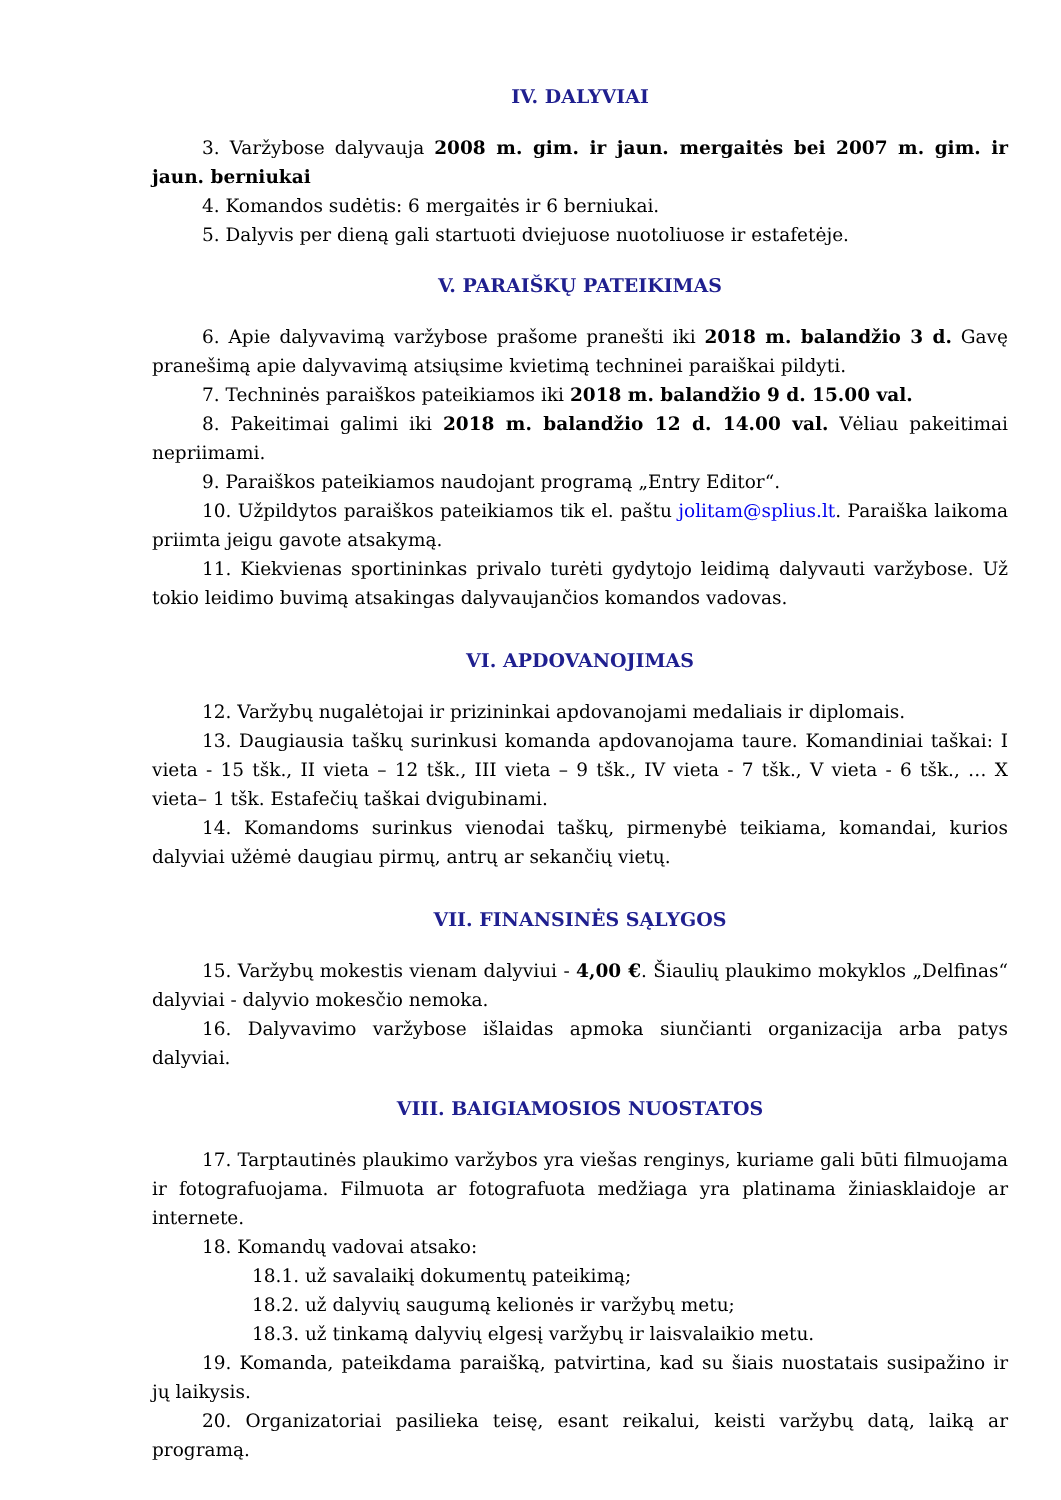IV. DALYVIAI
3. Varžybose dalyvauja 2008 m. gim. ir jaun. mergaitės bei 2007 m. gim. ir jaun. berniukai
4. Komandos sudėtis: 6 mergaitės ir 6 berniukai.
5. Dalyvis per dieną gali startuoti dviejuose nuotoliuose ir estafetėje.
V. PARAIŠKŲ PATEIKIMAS
6. Apie dalyvavimą varžybose prašome pranešti iki 2018 m. balandžio 3 d. Gavę pranešimą apie dalyvavimą atsiųsime kvietimą techninei paraiškai pildyti.
7. Techninės paraiškos pateikiamos iki 2018 m. balandžio 9 d. 15.00 val.
8. Pakeitimai galimi iki 2018 m. balandžio 12 d. 14.00 val. Vėliau pakeitimai nepriimami.
9. Paraiškos pateikiamos naudojant programą „Entry Editor“.
10. Užpildytos paraiškos pateikiamos tik el. paštu jolitam@splius.lt. Paraiška laikoma priimta jeigu gavote atsakymą.
11. Kiekvienas sportininkas privalo turėti gydytojo leidimą dalyvauti varžybose. Už tokio leidimo buvimą atsakingas dalyvaujančios komandos vadovas.
VI. APDOVANOJIMAS
12. Varžybų nugalėtojai ir prizininkai apdovanojami medaliais ir diplomais.
13. Daugiausia taškų surinkusi komanda apdovanojama taure. Komandiniai taškai: I vieta - 15 tšk., II vieta – 12 tšk., III vieta – 9 tšk., IV vieta - 7 tšk., V vieta - 6 tšk., … X vieta– 1 tšk. Estafečių taškai dvigubinami.
14. Komandoms surinkus vienodai taškų, pirmenybė teikiama, komandai, kurios dalyviai užėmė daugiau pirmų, antrų ar sekančių vietų.
VII. FINANSINĖS SĄLYGOS
15. Varžybų mokestis vienam dalyviui - 4,00 €. Šiaulių plaukimo mokyklos „Delfinas“ dalyviai - dalyvio mokesčio nemoka.
16. Dalyvavimo varžybose išlaidas apmoka siunčianti organizacija arba patys dalyviai.
VIII. BAIGIAMOSIOS NUOSTATOS
17. Tarptautinės plaukimo varžybos yra viešas renginys, kuriame gali būti filmuojama ir fotografuojama. Filmuota ar fotografuota medžiaga yra platinama žiniasklaidoje ar internete.
18. Komandų vadovai atsako:
18.1. už savalaikį dokumentų pateikimą;
18.2. už dalyvių saugumą kelionės ir varžybų metu;
18.3. už tinkamą dalyvių elgesį varžybų ir laisvalaikio metu.
19. Komanda, pateikdama paraišką, patvirtina, kad su šiais nuostatais susipažino ir jų laikysis.
20. Organizatoriai pasilieka teisę, esant reikalui, keisti varžybų datą, laiką ar programą.